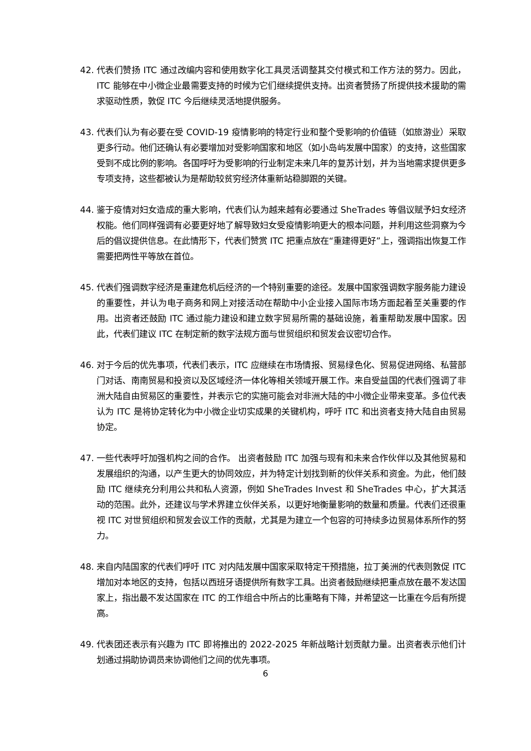42. 代表们赞扬 ITC 通过改编内容和使用数字化工具灵活调整其交付模式和工作方法的努力。因此，ITC 能够在中小微企业最需要支持的时候为它们继续提供支持。出资者赞扬了所提供技术援助的需求驱动性质，敦促 ITC 今后继续灵活地提供服务。
43. 代表们认为有必要在受 COVID-19 疫情影响的特定行业和整个受影响的价值链（如旅游业）采取更多行动。他们还确认有必要增加对受影响国家和地区（如小岛屿发展中国家）的支持，这些国家受到不成比例的影响。各国呼吁为受影响的行业制定未来几年的复苏计划，并为当地需求提供更多专项支持，这些都被认为是帮助较贫穷经济体重新站稳脚跟的关键。
44. 鉴于疫情对妇女造成的重大影响，代表们认为越来越有必要通过 SheTrades 等倡议赋予妇女经济权能。他们同样强调有必要更好地了解导致妇女受疫情影响更大的根本问题，并利用这些洞察为今后的倡议提供信息。在此情形下，代表们赞赏 ITC 把重点放在“重建得更好”上，强调指出恢复工作需要把两性平等放在首位。
45. 代表们强调数字经济是重建危机后经济的一个特别重要的途径。发展中国家强调数字服务能力建设的重要性，并认为电子商务和网上对接活动在帮助中小企业接入国际市场方面起着至关重要的作用。出资者还鼓励 ITC 通过能力建设和建立数字贸易所需的基础设施，着重帮助发展中国家。因此，代表们建议 ITC 在制定新的数字法规方面与世贸组织和贸发会议密切合作。
46. 对于今后的优先事项，代表们表示，ITC 应继续在市场情报、贸易绿色化、贸易促进网络、私营部门对话、南南贸易和投资以及区域经济一体化等相关领域开展工作。来自受益国的代表们强调了非洲大陆自由贸易区的重要性，并表示它的实施可能会对非洲大陆的中小微企业带来变革。多位代表认为 ITC 是将协定转化为中小微企业切实成果的关键机构，呼吁 ITC 和出资者支持大陆自由贸易协定。
47. 一些代表呼吁加强机构之间的合作。 出资者鼓励 ITC 加强与现有和未来合作伙伴以及其他贸易和发展组织的沟通，以产生更大的协同效应，并为特定计划找到新的伙伴关系和资金。为此，他们鼓励 ITC 继续充分利用公共和私人资源，例如 SheTrades Invest 和 SheTrades 中心，扩大其活动的范围。此外，还建议与学术界建立伙伴关系，以更好地衡量影响的数量和质量。代表们还很重视 ITC 对世贸组织和贸发会议工作的贡献，尤其是为建立一个包容的可持续多边贸易体系所作的努力。
48. 来自内陆国家的代表们呼吁 ITC 对内陆发展中国家采取特定干预措施，拉丁美洲的代表则敦促 ITC 增加对本地区的支持，包括以西班牙语提供所有数字工具。出资者鼓励继续把重点放在最不发达国家上，指出最不发达国家在 ITC 的工作组合中所占的比重略有下降，并希望这一比重在今后有所提高。
49. 代表团还表示有兴趣为 ITC 即将推出的 2022-2025 年新战略计划贡献力量。出资者表示他们计划通过捐助协调员来协调他们之间的优先事项。
6